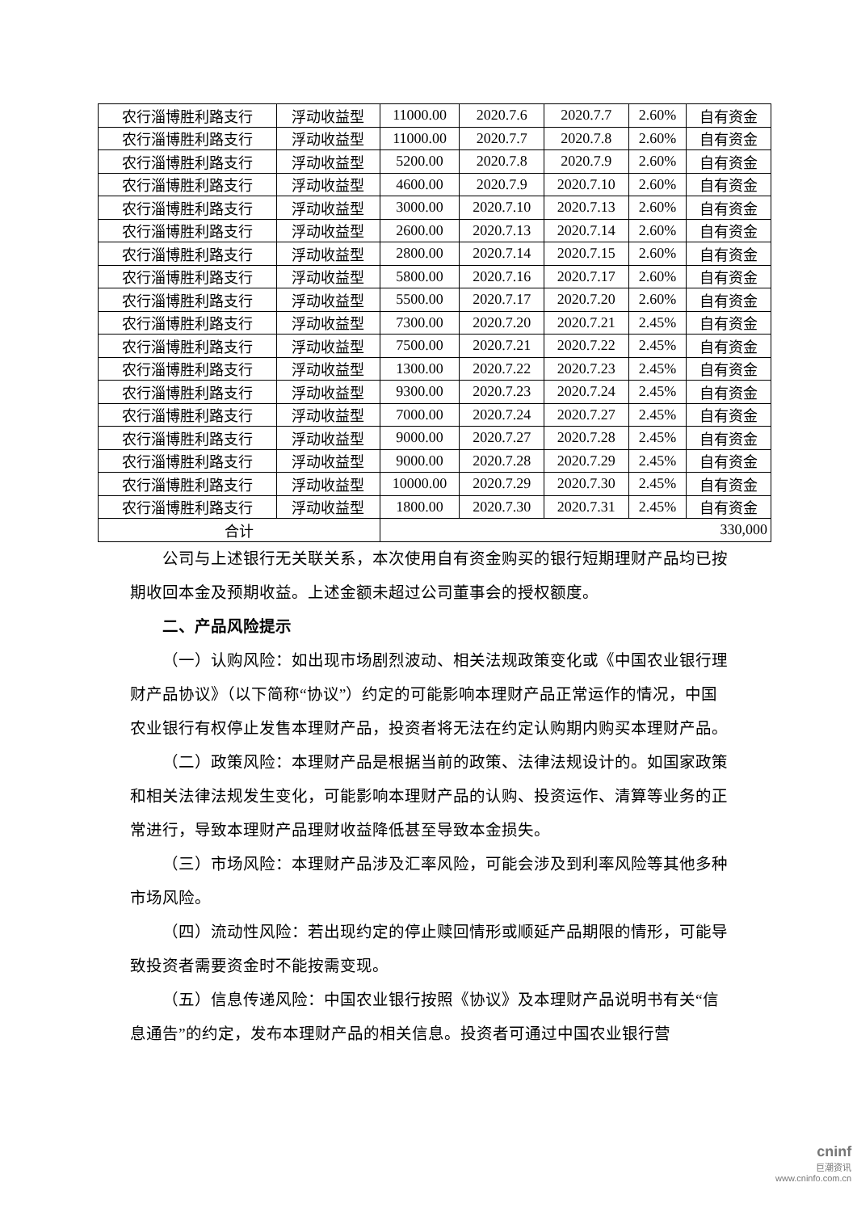| 农行淄博胜利路支行 | 浮动收益型 | 11000.00 | 2020.7.6 | 2020.7.7 | 2.60% | 自有资金 |
| 农行淄博胜利路支行 | 浮动收益型 | 11000.00 | 2020.7.7 | 2020.7.8 | 2.60% | 自有资金 |
| 农行淄博胜利路支行 | 浮动收益型 | 5200.00 | 2020.7.8 | 2020.7.9 | 2.60% | 自有资金 |
| 农行淄博胜利路支行 | 浮动收益型 | 4600.00 | 2020.7.9 | 2020.7.10 | 2.60% | 自有资金 |
| 农行淄博胜利路支行 | 浮动收益型 | 3000.00 | 2020.7.10 | 2020.7.13 | 2.60% | 自有资金 |
| 农行淄博胜利路支行 | 浮动收益型 | 2600.00 | 2020.7.13 | 2020.7.14 | 2.60% | 自有资金 |
| 农行淄博胜利路支行 | 浮动收益型 | 2800.00 | 2020.7.14 | 2020.7.15 | 2.60% | 自有资金 |
| 农行淄博胜利路支行 | 浮动收益型 | 5800.00 | 2020.7.16 | 2020.7.17 | 2.60% | 自有资金 |
| 农行淄博胜利路支行 | 浮动收益型 | 5500.00 | 2020.7.17 | 2020.7.20 | 2.60% | 自有资金 |
| 农行淄博胜利路支行 | 浮动收益型 | 7300.00 | 2020.7.20 | 2020.7.21 | 2.45% | 自有资金 |
| 农行淄博胜利路支行 | 浮动收益型 | 7500.00 | 2020.7.21 | 2020.7.22 | 2.45% | 自有资金 |
| 农行淄博胜利路支行 | 浮动收益型 | 1300.00 | 2020.7.22 | 2020.7.23 | 2.45% | 自有资金 |
| 农行淄博胜利路支行 | 浮动收益型 | 9300.00 | 2020.7.23 | 2020.7.24 | 2.45% | 自有资金 |
| 农行淄博胜利路支行 | 浮动收益型 | 7000.00 | 2020.7.24 | 2020.7.27 | 2.45% | 自有资金 |
| 农行淄博胜利路支行 | 浮动收益型 | 9000.00 | 2020.7.27 | 2020.7.28 | 2.45% | 自有资金 |
| 农行淄博胜利路支行 | 浮动收益型 | 9000.00 | 2020.7.28 | 2020.7.29 | 2.45% | 自有资金 |
| 农行淄博胜利路支行 | 浮动收益型 | 10000.00 | 2020.7.29 | 2020.7.30 | 2.45% | 自有资金 |
| 农行淄博胜利路支行 | 浮动收益型 | 1800.00 | 2020.7.30 | 2020.7.31 | 2.45% | 自有资金 |
| 合计 | | 330,000 | | | | |
公司与上述银行无关联关系，本次使用自有资金购买的银行短期理财产品均已按期收回本金及预期收益。上述金额未超过公司董事会的授权额度。
二、产品风险提示
（一）认购风险：如出现市场剧烈波动、相关法规政策变化或《中国农业银行理财产品协议》（以下简称“协议”）约定的可能影响本理财产品正常运作的情况，中国农业银行有权停止发售本理财产品，投资者将无法在约定认购期内购买本理财产品。
（二）政策风险：本理财产品是根据当前的政策、法律法规设计的。如国家政策和相关法律法规发生变化，可能影响本理财产品的认购、投资运作、清算等业务的正常进行，导致本理财产品理财收益降低甚至导致本金损失。
（三）市场风险：本理财产品涉及汇率风险，可能会涉及到利率风险等其他多种市场风险。
（四）流动性风险：若出现约定的停止赎回情形或顺延产品期限的情形，可能导致投资者需要资金时不能按需变现。
（五）信息传递风险：中国农业银行按照《协议》及本理财产品说明书有关“信息通告”的约定，发布本理财产品的相关信息。投资者可通过中国农业银行营
cninf
巨潮资讯
www.cninfo.com.cn